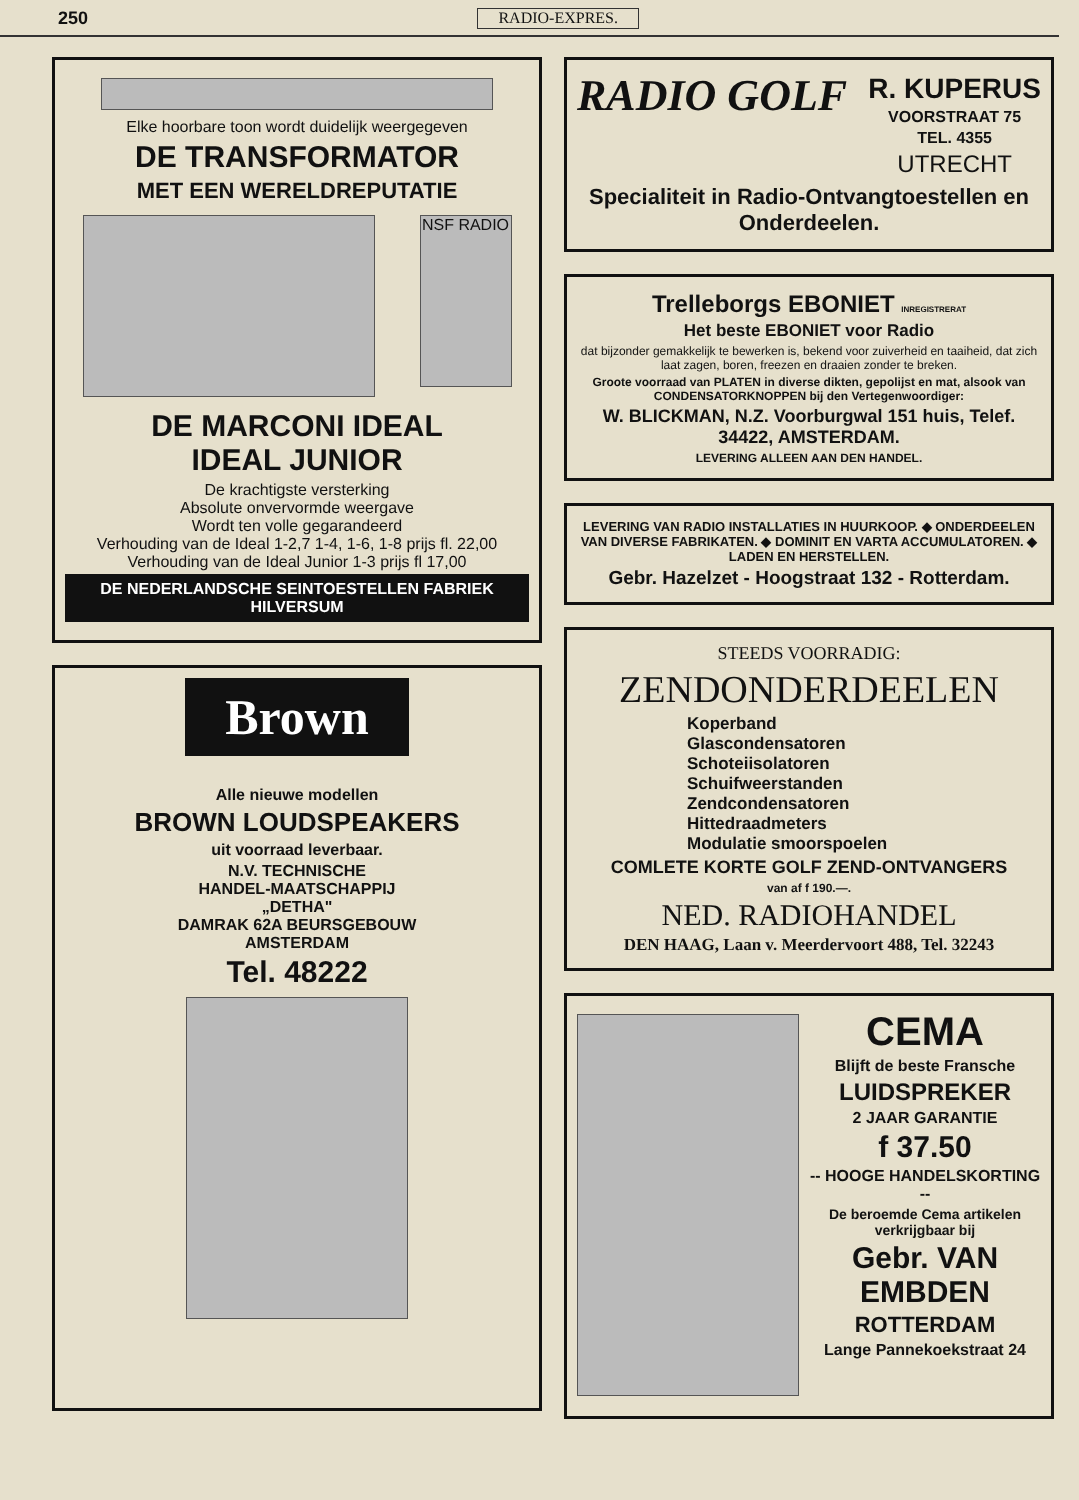250 RADIO-EXPRES.
Elke hoorbare toon wordt duidelijk weergegeven
DE TRANSFORMATOR
MET EEN WERELDREPUTATIE
NSF RADIO
DE MARCONI IDEAL
IDEAL JUNIOR
De krachtigste versterking
Absolute onvervormde weergave
Wordt ten volle gegarandeerd
Verhouding van de Ideal 1-2,7 1-4, 1-6, 1-8 prijs fl. 22,00
Verhouding van de Ideal Junior 1-3 prijs fl 17,00
DE NEDERLANDSCHE SEINTOESTELLEN FABRIEK
HILVERSUM
Brown
Alle nieuwe modellen
BROWN LOUDSPEAKERS
uit voorraad leverbaar.
N.V. TECHNISCHE
HANDEL-MAATSCHAPPIJ
„DETHA"
DAMRAK 62A BEURSGEBOUW
AMSTERDAM
Tel. 48222
RADIO GOLF
R. KUPERUS
VOORSTRAAT 75
TEL. 4355
UTRECHT
Specialiteit in Radio-Ontvangtoestellen en Onderdeelen.
Trelleborgs EBONIET INREGISTRERAT
Het beste EBONIET voor Radio
dat bijzonder gemakkelijk te bewerken is, bekend voor zuiverheid en taaiheid, dat zich laat zagen, boren, freezen en draaien zonder te breken.
Groote voorraad van PLATEN in diverse dikten, gepolijst en mat, alsook van CONDENSATORKNOPPEN bij den Vertegenwoordiger:
W. BLICKMAN, N.Z. Voorburgwal 151 huis, Telef. 34422, AMSTERDAM.
LEVERING ALLEEN AAN DEN HANDEL.
LEVERING VAN RADIO INSTALLATIES IN HUURKOOP. ◆ ONDERDEELEN VAN DIVERSE FABRIKATEN. ◆ DOMINIT EN VARTA ACCUMULATOREN. ◆ LADEN EN HERSTELLEN.
Gebr. Hazelzet - Hoogstraat 132 - Rotterdam.
STEEDS VOORRADIG:
ZENDONDERDEELEN
Koperband
Glascondensatoren
Schoteiisolatoren
Schuifweerstanden
Zendcondensatoren
Hittedraadmeters
Modulatie smoorspoelen
COMLETE KORTE GOLF ZEND-ONTVANGERS
van af f 190.—.
NED. RADIOHANDEL
DEN HAAG, Laan v. Meerdervoort 488, Tel. 32243
CEMA
Blijft de beste Fransche
LUIDSPREKER
2 JAAR GARANTIE
f 37.50
-- HOOGE HANDELSKORTING --
De beroemde Cema artikelen verkrijgbaar bij
Gebr. VAN EMBDEN
ROTTERDAM
Lange Pannekoekstraat 24